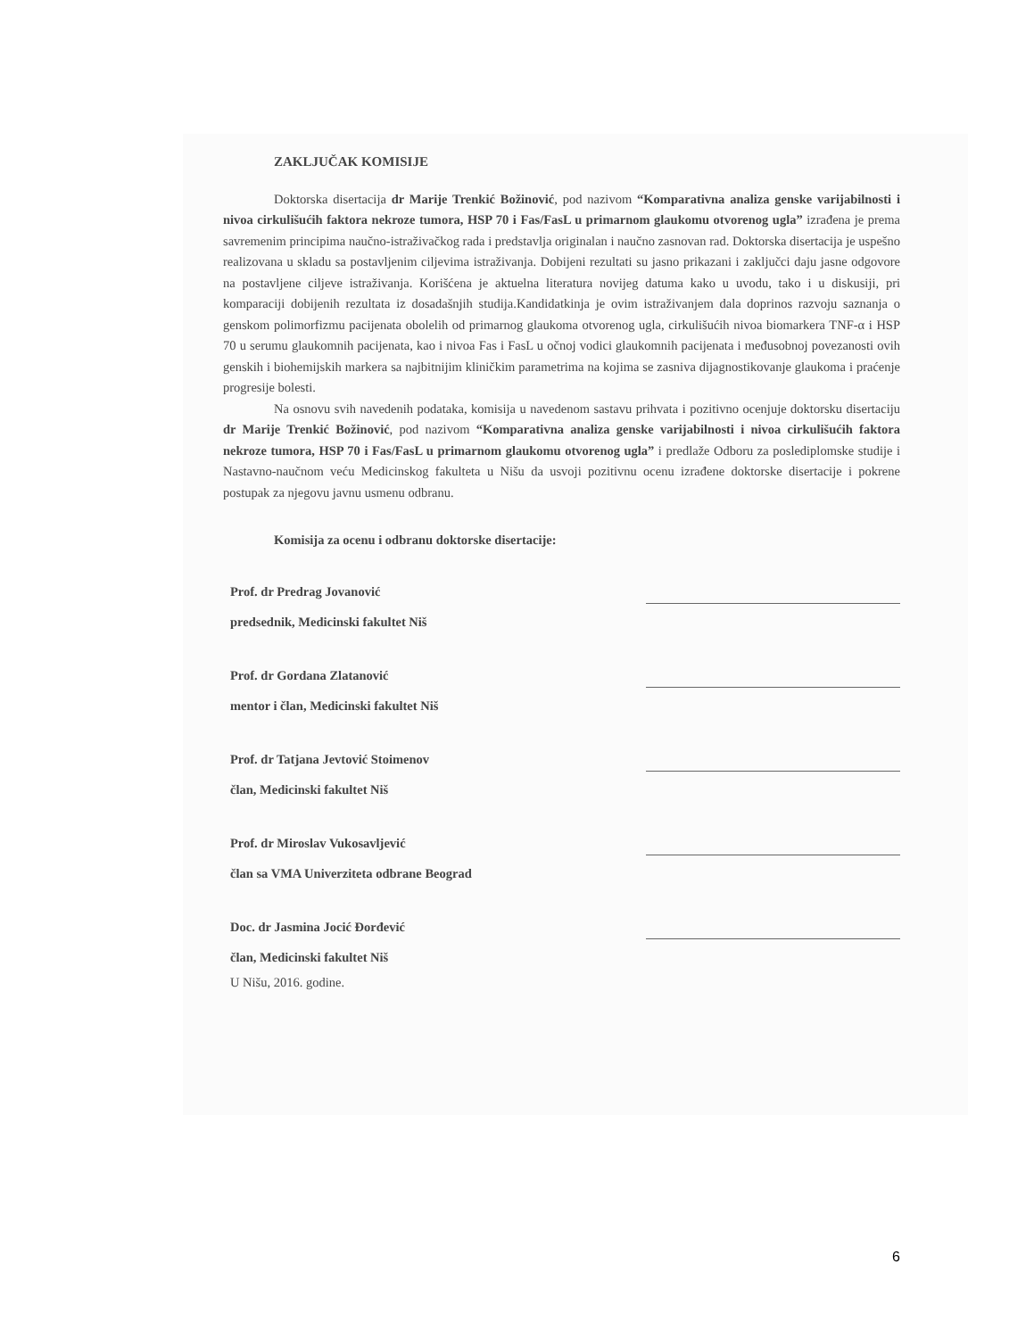ZAKLJUČAK KOMISIJE
Doktorska disertacija dr Marije Trenkić Božinović, pod nazivom “Komparativna analiza genske varijabilnosti i nivoa cirkulišućih faktora nekroze tumora, HSP 70 i Fas/FasL u primarnom glaukomu otvorenog ugla” izrađena je prema savremenim principima naučno-istraživačkog rada i predstavlja originalan i naučno zasnovan rad. Doktorska disertacija je uspešno realizovana u skladu sa postavljenim ciljevima istraživanja. Dobijeni rezultati su jasno prikazani i zaključci daju jasne odgovore na postavljene ciljeve istraživanja. Korišćena je aktuelna literatura novijeg datuma kako u uvodu, tako i u diskusiji, pri komparaciji dobijenih rezultata iz dosadašnjih studija.Kandidatkinja je ovim istraživanjem dala doprinos razvoju saznanja o genskom polimorfizmu pacijenata obolelih od primarnog glaukoma otvorenog ugla, cirkulišućih nivoa biomarkera TNF-α i HSP 70 u serumu glaukomnih pacijenata, kao i nivoa Fas i FasL u očnoj vodici glaukomnih pacijenata i međusobnoj povezanosti ovih genskih i biohemijskih markera sa najbitnijim kliničkim parametrima na kojima se zasniva dijagnostikovanje glaukoma i praćenje progresije bolesti.
Na osnovu svih navedenih podataka, komisija u navedenom sastavu prihvata i pozitivno ocenjuje doktorsku disertaciju dr Marije Trenkić Božinović, pod nazivom “Komparativna analiza genske varijabilnosti i nivoa cirkulišućih faktora nekroze tumora, HSP 70 i Fas/FasL u primarnom glaukomu otvorenog ugla” i predlaže Odboru za poslediplomske studije i Nastavno-naučnom veću Medicinskog fakulteta u Nišu da usvoji pozitivnu ocenu izrađene doktorske disertacije i pokrene postupak za njegovu javnu usmenu odbranu.
Komisija za ocenu i odbranu doktorske disertacije:
Prof. dr Predrag Jovanović
predsednik, Medicinski fakultet Niš
Prof. dr Gordana Zlatanović
mentor i član, Medicinski fakultet Niš
Prof. dr Tatjana Jevtović Stoimenov
član, Medicinski fakultet Niš
Prof. dr Miroslav Vukosavljević
član sa VMA Univerziteta odbrane Beograd
Doc. dr Jasmina Jocić Đorđević
član, Medicinski fakultet Niš
U Nišu, 2016. godine.
6